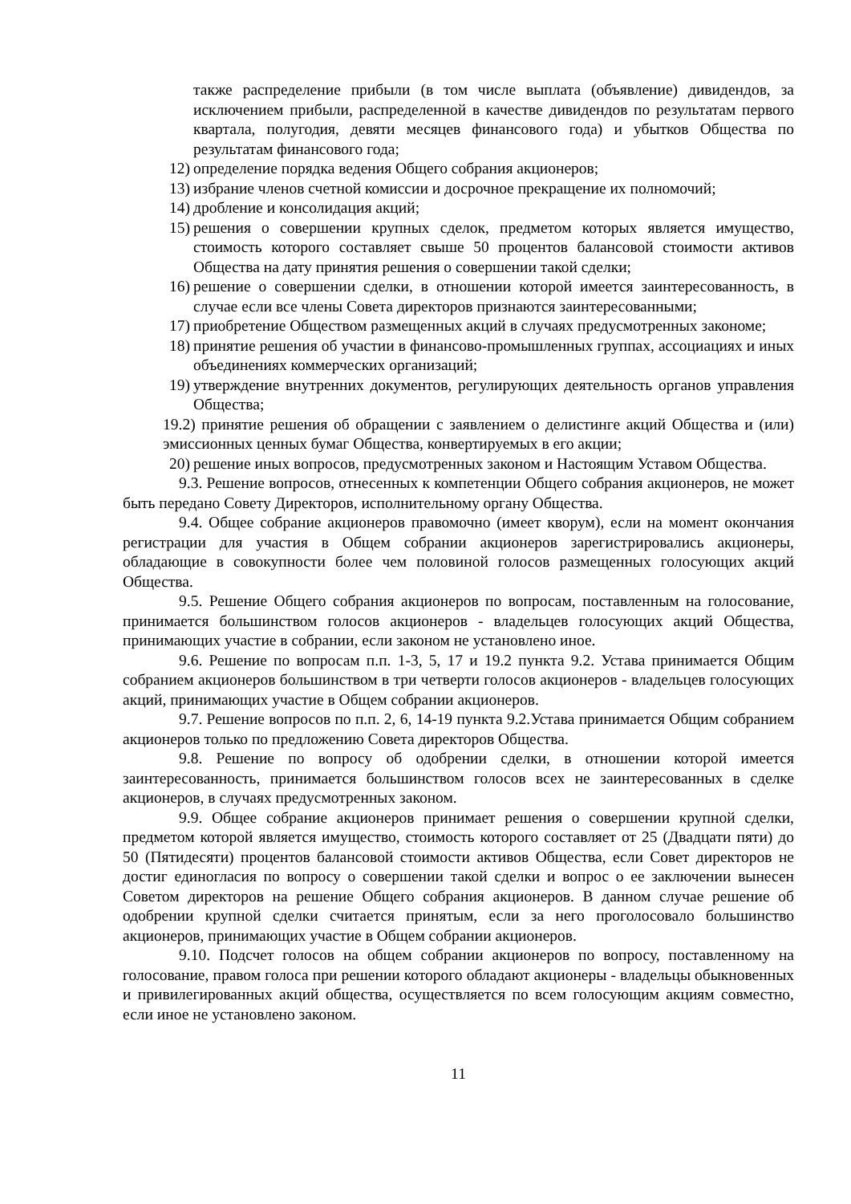также распределение прибыли (в том числе выплата (объявление) дивидендов, за исключением прибыли, распределенной в качестве дивидендов по результатам первого квартала, полугодия, девяти месяцев финансового года) и убытков Общества по результатам финансового года;
12) определение порядка ведения Общего собрания акционеров;
13) избрание членов счетной комиссии и досрочное прекращение их полномочий;
14) дробление и консолидация акций;
15) решения о совершении крупных сделок, предметом которых является имущество, стоимость которого составляет свыше 50 процентов балансовой стоимости активов Общества на дату принятия решения о совершении такой сделки;
16) решение о совершении сделки, в отношении которой имеется заинтересованность, в случае если все члены Совета директоров признаются заинтересованными;
17) приобретение Обществом размещенных акций в случаях предусмотренных закономе;
18) принятие решения об участии в финансово-промышленных группах, ассоциациях и иных объединениях коммерческих организаций;
19) утверждение внутренних документов, регулирующих деятельность органов управления Общества;
19.2) принятие решения об обращении с заявлением о делистинге акций Общества и (или) эмиссионных ценных бумаг Общества, конвертируемых в его акции;
20) решение иных вопросов, предусмотренных законом и Настоящим Уставом Общества.
9.3. Решение вопросов, отнесенных к компетенции Общего собрания акционеров, не может быть передано Совету Директоров, исполнительному органу Общества.
9.4. Общее собрание акционеров правомочно (имеет кворум), если на момент окончания регистрации для участия в Общем собрании акционеров зарегистрировались акционеры, обладающие в совокупности более чем половиной голосов размещенных голосующих акций Общества.
9.5. Решение Общего собрания акционеров по вопросам, поставленным на голосование, принимается большинством голосов акционеров - владельцев голосующих акций Общества, принимающих участие в собрании, если законом не установлено иное.
9.6. Решение по вопросам п.п. 1-3, 5, 17 и 19.2 пункта 9.2. Устава принимается Общим собранием акционеров большинством в три четверти голосов акционеров - владельцев голосующих акций, принимающих участие в Общем собрании акционеров.
9.7. Решение вопросов по п.п. 2, 6, 14-19 пункта 9.2.Устава принимается Общим собранием акционеров только по предложению Совета директоров Общества.
9.8. Решение по вопросу об одобрении сделки, в отношении которой имеется заинтересованность, принимается большинством голосов всех не заинтересованных в сделке акционеров, в случаях предусмотренных законом.
9.9. Общее собрание акционеров принимает решения о совершении крупной сделки, предметом которой является имущество, стоимость которого составляет от 25 (Двадцати пяти) до 50 (Пятидесяти) процентов балансовой стоимости активов Общества, если Совет директоров не достиг единогласия по вопросу о совершении такой сделки и вопрос о ее заключении вынесен Советом директоров на решение Общего собрания акционеров. В данном случае решение об одобрении крупной сделки считается принятым, если за него проголосовало большинство акционеров, принимающих участие в Общем собрании акционеров.
9.10. Подсчет голосов на общем собрании акционеров по вопросу, поставленному на голосование, правом голоса при решении которого обладают акционеры - владельцы обыкновенных и привилегированных акций общества, осуществляется по всем голосующим акциям совместно, если иное не установлено законом.
11